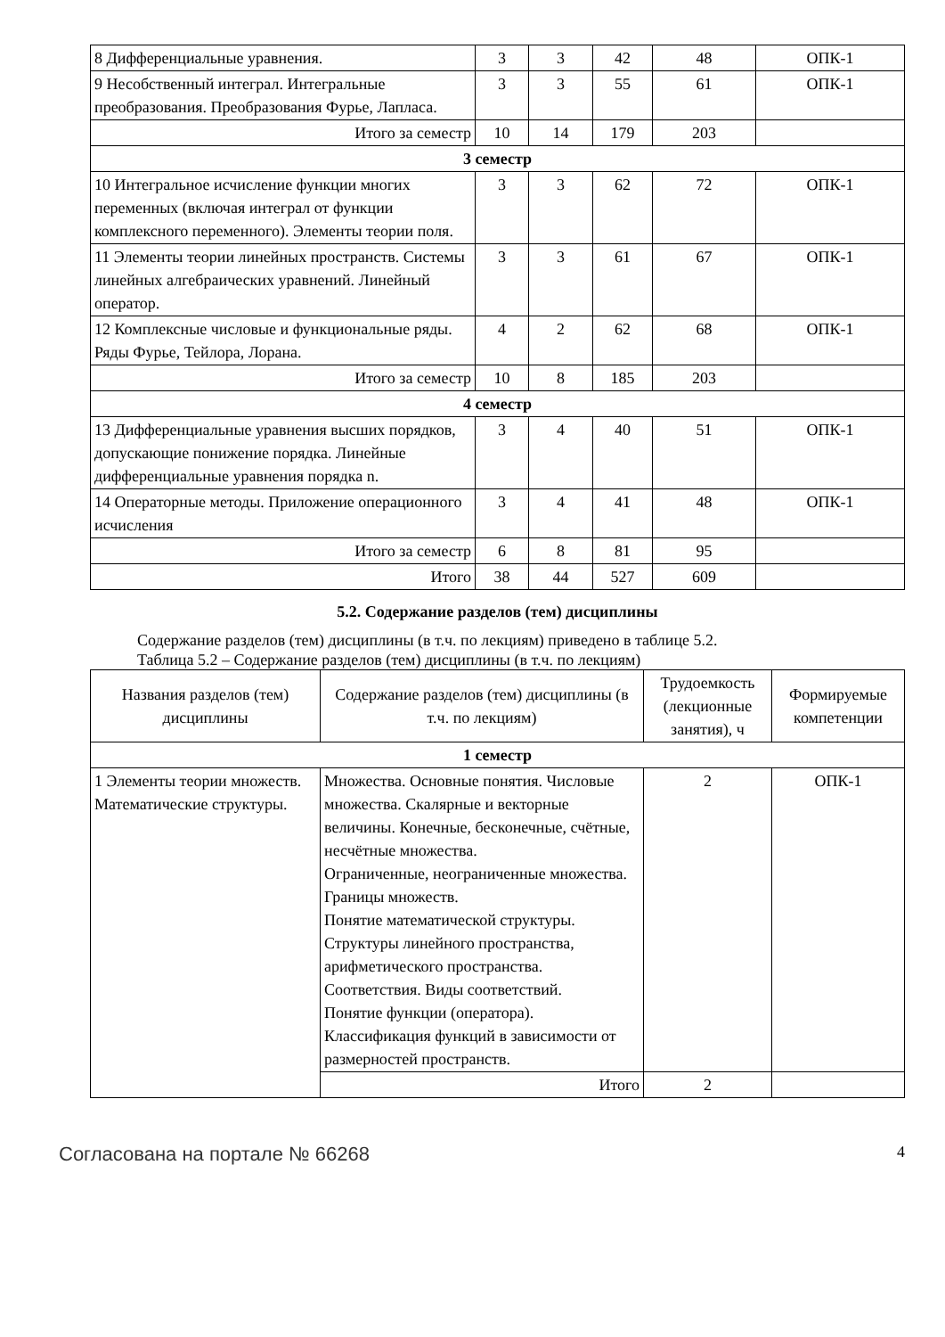| 8 Дифференциальные уравнения. | 3 | 3 | 42 | 48 | ОПК-1 |
| 9 Несобственный интеграл. Интегральные преобразования. Преобразования Фурье, Лапласа. | 3 | 3 | 55 | 61 | ОПК-1 |
| Итого за семестр | 10 | 14 | 179 | 203 | |
| 3 семестр | | | | | |
| 10 Интегральное исчисление функции многих переменных (включая интеграл от функции комплексного переменного). Элементы теории поля. | 3 | 3 | 62 | 72 | ОПК-1 |
| 11 Элементы теории линейных пространств. Системы линейных алгебраических уравнений. Линейный оператор. | 3 | 3 | 61 | 67 | ОПК-1 |
| 12 Комплексные числовые и функциональные ряды. Ряды Фурье, Тейлора, Лорана. | 4 | 2 | 62 | 68 | ОПК-1 |
| Итого за семестр | 10 | 8 | 185 | 203 | |
| 4 семестр | | | | | |
| 13 Дифференциальные уравнения высших порядков, допускающие понижение порядка. Линейные дифференциальные уравнения порядка n. | 3 | 4 | 40 | 51 | ОПК-1 |
| 14 Операторные методы. Приложение операционного исчисления | 3 | 4 | 41 | 48 | ОПК-1 |
| Итого за семестр | 6 | 8 | 81 | 95 | |
| Итого | 38 | 44 | 527 | 609 | |
5.2. Содержание разделов (тем) дисциплины
Содержание разделов (тем) дисциплины (в т.ч. по лекциям) приведено в таблице 5.2.
Таблица 5.2 – Содержание разделов (тем) дисциплины (в т.ч. по лекциям)
| Названия разделов (тем) дисциплины | Содержание разделов (тем) дисциплины (в т.ч. по лекциям) | Трудоемкость (лекционные занятия), ч | Формируемые компетенции |
| --- | --- | --- | --- |
| 1 семестр | | | |
| 1 Элементы теории множеств. Математические структуры. | Множества. Основные понятия. Числовые множества. Скалярные и векторные величины. Конечные, бесконечные, счётные, несчётные множества. Ограниченные, неограниченные множества. Границы множеств. Понятие математической структуры. Структуры линейного пространства, арифметического пространства. Соответствия. Виды соответствий. Понятие функции (оператора). Классификация функций в зависимости от размерностей пространств. | 2 | ОПК-1 |
| | Итого | 2 | |
Согласована на портале № 66268 4